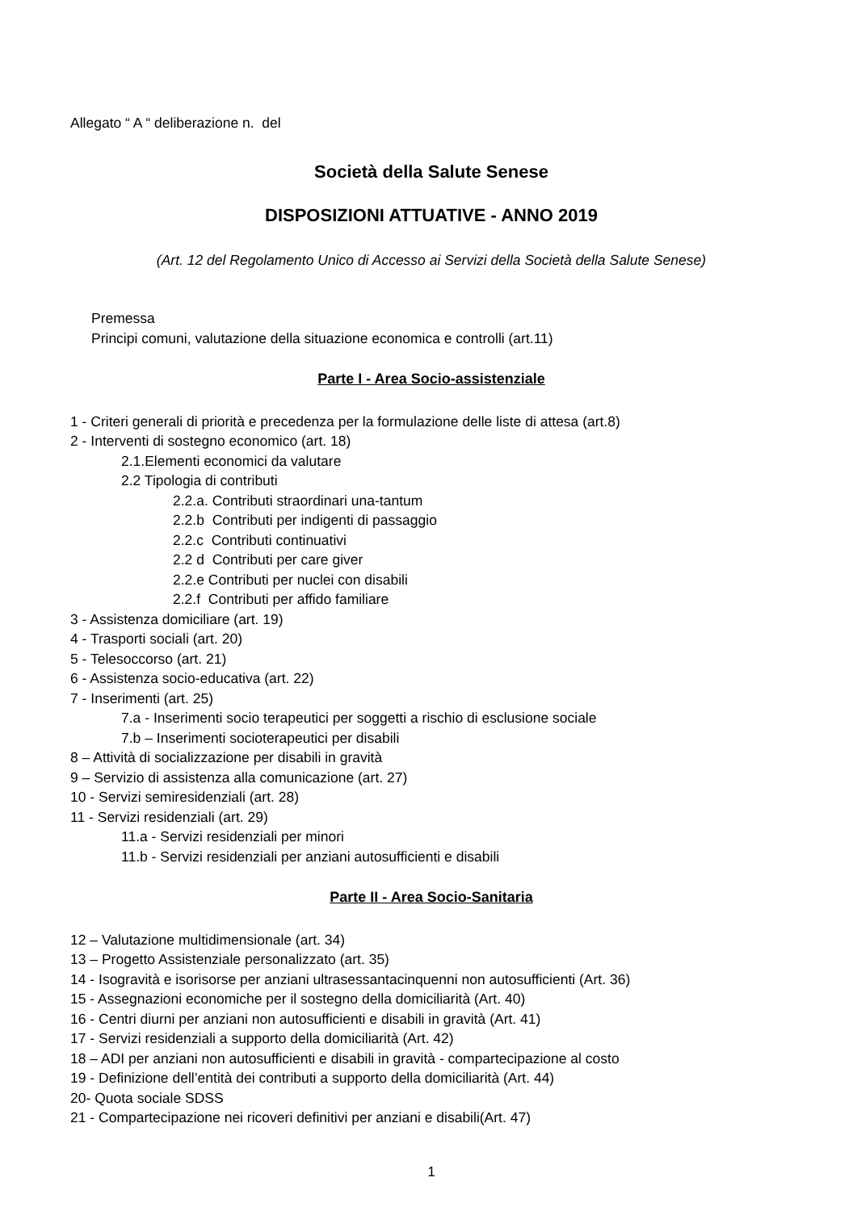Allegato “ A “ deliberazione n. del
Società della Salute Senese
DISPOSIZIONI ATTUATIVE - ANNO 2019
(Art. 12 del Regolamento Unico di Accesso ai Servizi della Società della Salute Senese)
Premessa
Principi comuni, valutazione della situazione economica e controlli (art.11)
Parte I - Area Socio-assistenziale
1 - Criteri generali di priorità e precedenza per la formulazione delle liste di attesa (art.8)
2 - Interventi di sostegno economico (art. 18)
2.1.Elementi economici da valutare
2.2 Tipologia di contributi
2.2.a. Contributi straordinari una-tantum
2.2.b Contributi per indigenti di passaggio
2.2.c Contributi continuativi
2.2 d Contributi per care giver
2.2.e Contributi per nuclei con disabili
2.2.f Contributi per affido familiare
3 - Assistenza domiciliare (art. 19)
4 - Trasporti sociali (art. 20)
5 - Telesoccorso (art. 21)
6 - Assistenza socio-educativa (art. 22)
7 - Inserimenti (art. 25)
7.a - Inserimenti socio terapeutici per soggetti a rischio di esclusione sociale
7.b – Inserimenti socioterapeutici per disabili
8 – Attività di socializzazione per disabili in gravità
9 – Servizio di assistenza alla comunicazione (art. 27)
10 - Servizi semiresidenziali (art. 28)
11 - Servizi residenziali (art. 29)
11.a - Servizi residenziali per minori
11.b - Servizi residenziali per anziani autosufficienti e disabili
Parte II - Area Socio-Sanitaria
12 – Valutazione multidimensionale (art. 34)
13 – Progetto Assistenziale personalizzato (art. 35)
14 - Isogravità e isorisorse per anziani ultrasessantacinquenni non autosufficienti (Art. 36)
15 - Assegnazioni economiche per il sostegno della domiciliarità (Art. 40)
16 - Centri diurni per anziani non autosufficienti e disabili in gravità (Art. 41)
17 - Servizi residenziali a supporto della domiciliarità (Art. 42)
18 – ADI per anziani non autosufficienti e disabili in gravità - compartecipazione al costo
19 - Definizione dell’entità dei contributi a supporto della domiciliarità (Art. 44)
20- Quota sociale SDSS
21 - Compartecipazione nei ricoveri definitivi per anziani e disabili(Art. 47)
1